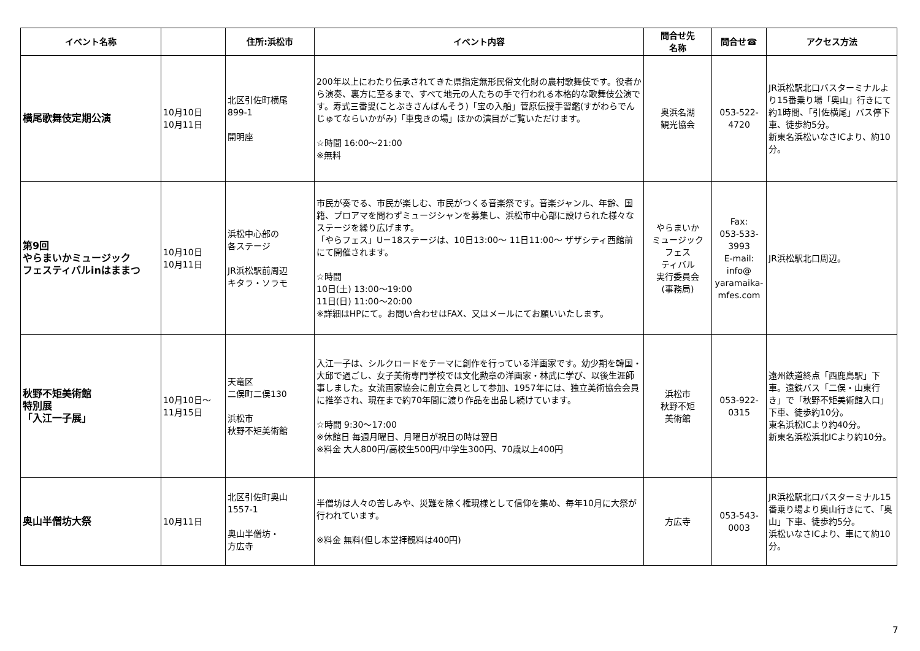| イベント名称 | | 住所:浜松市 | イベント内容 | 問合せ先 名称 | 問合せ☎ | アクセス方法 |
| --- | --- | --- | --- | --- | --- | --- |
| 横尾歌舞伎定期公演 | 10月10日 10月11日 | 北区引佐町横尾 899-1 開明座 | 200年以上にわたり伝承されてきた県指定無形民俗文化財の農村歌舞伎です。役者から演奏、裏方に至るまで、すべて地元の人たちの手で行われる本格的な歌舞伎公演です。寿式三番叟(ことぶきさんばんそう)「宝の入船」菅原伝授手習鑑(すがわらでんじゅてならいかがみ)「車曳きの場」ほかの演目がご覧いただけます。 ☆時間 16:00〜21:00 ※無料 | 奥浜名湖 観光協会 | 053-522- 4720 | JR浜松駅北口バスターミナルより15番乗り場「奥山」行きにて約1時間、「引佐横尾」バス停下車、徒歩約5分。 新東名浜松いなさICより、約10分。 |
| 第9回 やらまいかミュージック フェスティバルinはままつ | 10月10日 10月11日 | 浜松中心部の 各ステージ JR浜松駅前周辺 キタラ・ソラモ | 市民が奏でる、市民が楽しむ、市民がつくる音楽祭です。音楽ジャンル、年齢、国籍、プロアマを問わずミュージシャンを募集し、浜松市中心部に設けられた様々なステージを繰り広げます。 「やらフェス」U－18ステージは、10日13:00〜 11日11:00〜 ザザシティ西館前にて開催されます。 ☆時間 10日(土) 13:00〜19:00 11日(日) 11:00〜20:00 ※詳細はHPにて。お問い合わせはFAX、又はメールにてお願いいたします。 | やらまいか ミュージック フェス ティバル 実行委員会 (事務局) | Fax: 053-533- 3993 E-mail: info@ yaramaika- mfes.com | JR浜松駅北口周辺。 |
| 秋野不矩美術館 特別展 「入江一子展」 | 10月10日〜 11月15日 | 天竜区 二俣町二俣130 浜松市 秋野不矩美術館 | 入江一子は、シルクロードをテーマに創作を行っている洋画家です。幼少期を韓国・大邱で過ごし、女子美術専門学校では文化勲章の洋画家・林武に学び、以後生涯師事しました。女流画家協会に創立会員として参加、1957年には、独立美術協会会員に推挙され、現在まで約70年間に渡り作品を出品し続けています。 ☆時間 9:30〜17:00 ※休館日 毎週月曜日、月曜日が祝日の時は翌日 ※料金 大人800円/高校生500円/中学生300円、70歳以上400円 | 浜松市 秋野不矩 美術館 | 053-922- 0315 | 遠州鉄道終点「西鹿島駅」下車。遠鉄バス「二俣・山東行き」で「秋野不矩美術館入口」下車、徒歩約10分。 東名浜松ICより約40分。 新東名浜松浜北ICより約10分。 |
| 奥山半僧坊大祭 | 10月11日 | 北区引佐町奥山 1557-1 奥山半僧坊・ 方広寺 | 半僧坊は人々の苦しみや、災難を除く権現様として信仰を集め、毎年10月に大祭が行われています。 ※料金 無料(但し本堂拝観料は400円) | 方広寺 | 053-543- 0003 | JR浜松駅北口バスターミナル15番乗り場より奥山行きにて、「奥山」下車、徒歩約5分。 浜松いなさICより、車にて約10分。 |
7